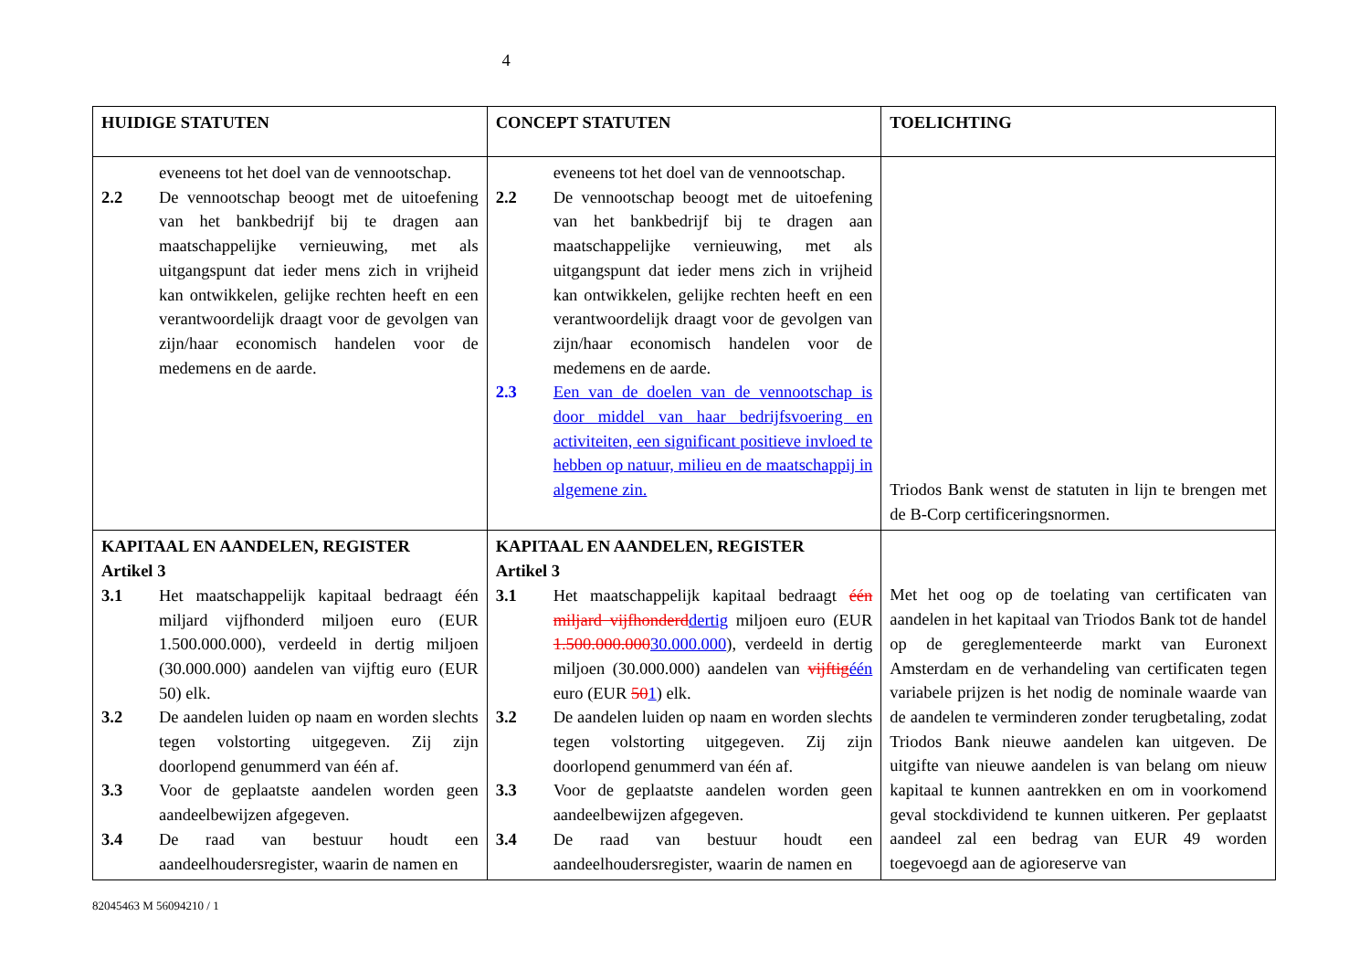4
| HUIDIGE STATUTEN | CONCEPT STATUTEN | TOELICHTING |
| --- | --- | --- |
| eveneens tot het doel van de vennootschap. 2.2 De vennootschap beoogt met de uitoefening van het bankbedrijf bij te dragen aan maatschappelijke vernieuwing, met als uitgangspunt dat ieder mens zich in vrijheid kan ontwikkelen, gelijke rechten heeft en een verantwoordelijk draagt voor de gevolgen van zijn/haar economisch handelen voor de medemens en de aarde. | eveneens tot het doel van de vennootschap. 2.2 De vennootschap beoogt met de uitoefening van het bankbedrijf bij te dragen aan maatschappelijke vernieuwing, met als uitgangspunt dat ieder mens zich in vrijheid kan ontwikkelen, gelijke rechten heeft en een verantwoordelijk draagt voor de gevolgen van zijn/haar economisch handelen voor de medemens en de aarde. 2.3 Een van de doelen van de vennootschap is door middel van haar bedrijfsvoering en activiteiten, een significant positieve invloed te hebben op natuur, milieu en de maatschappij in algemene zin. | Triodos Bank wenst de statuten in lijn te brengen met de B-Corp certificeringsnormen. |
| KAPITAAL EN AANDELEN, REGISTER Artikel 3 3.1 Het maatschappelijk kapitaal bedraagt één miljard vijfhonderd miljoen euro (EUR 1.500.000.000), verdeeld in dertig miljoen (30.000.000) aandelen van vijftig euro (EUR 50) elk. 3.2 De aandelen luiden op naam en worden slechts tegen volstorting uitgegeven. Zij zijn doorlopend genummerd van één af. 3.3 Voor de geplaatste aandelen worden geen aandeelbewijzen afgegeven. 3.4 De raad van bestuur houdt een aandeelhoudersregister, waarin de namen en | KAPITAAL EN AANDELEN, REGISTER Artikel 3 3.1 Het maatschappelijk kapitaal bedraagt één miljard vijfhonderd dertig miljoen euro (EUR 1.500.000.000 30.000.000 ), verdeeld in dertig miljoen (30.000.000) aandelen van vijftig één euro (EUR 50 1 ) elk. 3.2 De aandelen luiden op naam en worden slechts tegen volstorting uitgegeven. Zij zijn doorlopend genummerd van één af. 3.3 Voor de geplaatste aandelen worden geen aandeelbewijzen afgegeven. 3.4 De raad van bestuur houdt een aandeelhoudersregister, waarin de namen en | Met het oog op de toelating van certificaten van aandelen in het kapitaal van Triodos Bank tot de handel op de gereglementeerde markt van Euronext Amsterdam en de verhandeling van certificaten tegen variabele prijzen is het nodig de nominale waarde van de aandelen te verminderen zonder terugbetaling, zodat Triodos Bank nieuwe aandelen kan uitgeven. De uitgifte van nieuwe aandelen is van belang om nieuw kapitaal te kunnen aantrekken en om in voorkomend geval stockdividend te kunnen uitkeren. Per geplaatst aandeel zal een bedrag van EUR 49 worden toegevoegd aan de agioreserve van |
82045463 M 56094210 / 1